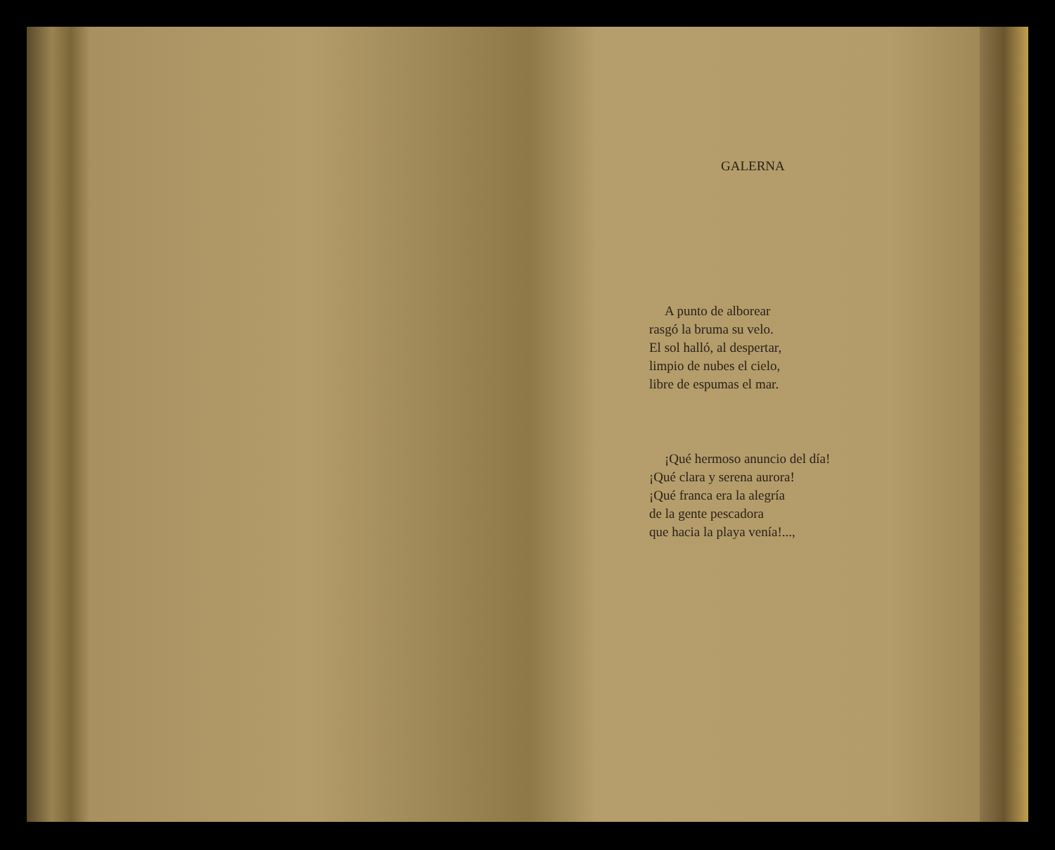GALERNA
A punto de alborear
rasgó la bruma su velo.
El sol halló, al despertar,
limpio de nubes el cielo,
libre de espumas el mar.
¡Qué hermoso anuncio del día!
¡Qué clara y serena aurora!
¡Qué franca era la alegría
de la gente pescadora
que hacia la playa venía!...,